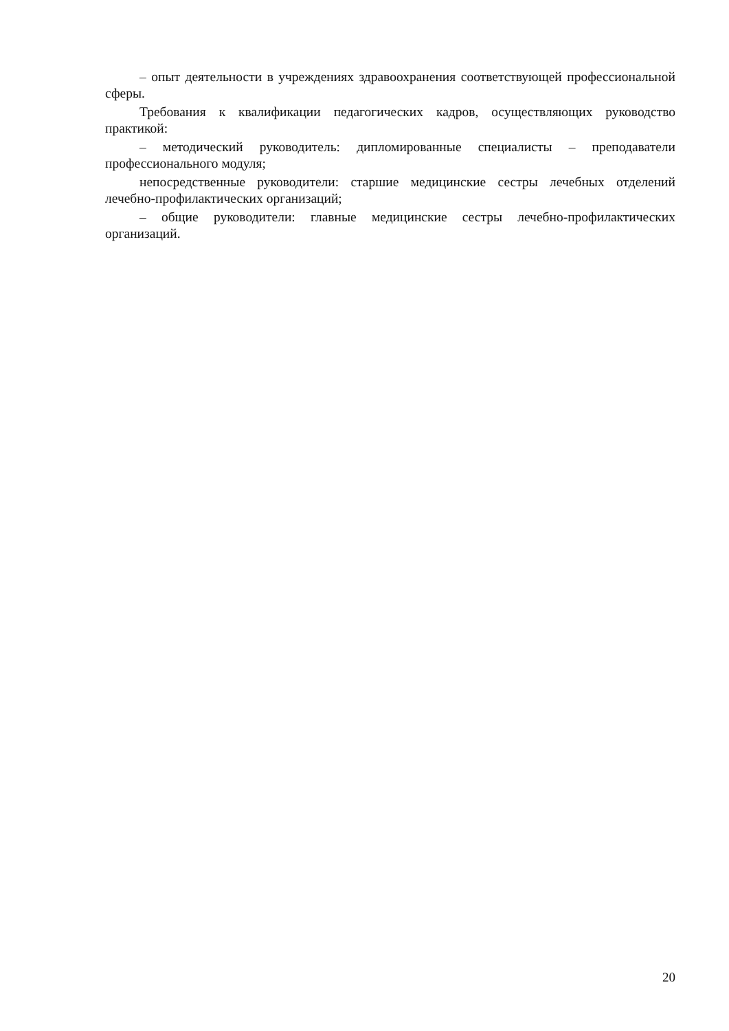– опыт деятельности в учреждениях здравоохранения соответствующей профессиональной сферы.
Требования к квалификации педагогических кадров, осуществляющих руководство практикой:
– методический руководитель: дипломированные специалисты – преподаватели профессионального модуля;
непосредственные руководители: старшие медицинские сестры лечебных отделений лечебно-профилактических организаций;
– общие руководители: главные медицинские сестры лечебно-профилактических организаций.
20